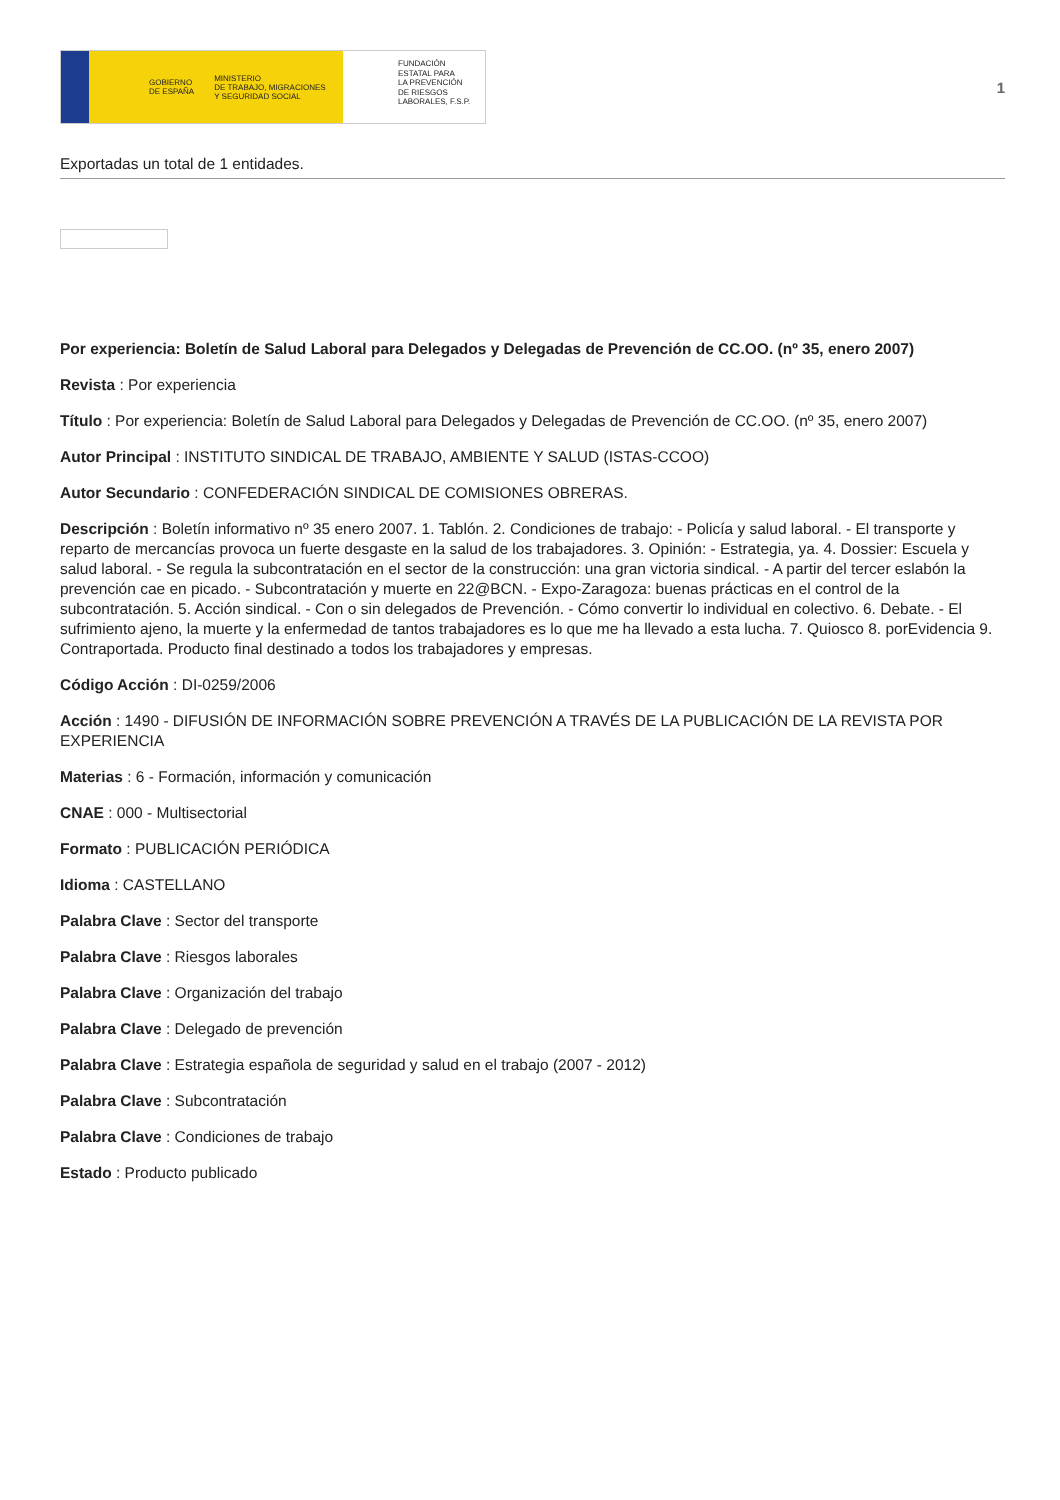GOBIERNO
DE ESPAÑA MINISTERIO
DE TRABAJO, MIGRACIONES
Y SEGURIDAD SOCIAL
FUNDACIÓN
ESTATAL PARA
LA PREVENCIÓN
DE RIESGOS
LABORALES, F.S.P.
1
Exportadas un total de 1 entidades.
Por experiencia: Boletín de Salud Laboral para Delegados y Delegadas de Prevención de CC.OO. (nº 35, enero 2007)
Revista : Por experiencia
Título : Por experiencia: Boletín de Salud Laboral para Delegados y Delegadas de Prevención de CC.OO. (nº 35, enero 2007)
Autor Principal : INSTITUTO SINDICAL DE TRABAJO, AMBIENTE Y SALUD (ISTAS-CCOO)
Autor Secundario : CONFEDERACIÓN SINDICAL DE COMISIONES OBRERAS.
Descripción : Boletín informativo nº 35 enero 2007. 1. Tablón. 2. Condiciones de trabajo: - Policía y salud laboral. - El transporte y reparto de mercancías provoca un fuerte desgaste en la salud de los trabajadores. 3. Opinión: - Estrategia, ya. 4. Dossier: Escuela y salud laboral. - Se regula la subcontratación en el sector de la construcción: una gran victoria sindical. - A partir del tercer eslabón la prevención cae en picado. - Subcontratación y muerte en 22@BCN. - Expo-Zaragoza: buenas prácticas en el control de la subcontratación. 5. Acción sindical. - Con o sin delegados de Prevención. - Cómo convertir lo individual en colectivo. 6. Debate. - El sufrimiento ajeno, la muerte y la enfermedad de tantos trabajadores es lo que me ha llevado a esta lucha. 7. Quiosco 8. porEvidencia 9. Contraportada. Producto final destinado a todos los trabajadores y empresas.
Código Acción : DI-0259/2006
Acción : 1490 - DIFUSIÓN DE INFORMACIÓN SOBRE PREVENCIÓN A TRAVÉS DE LA PUBLICACIÓN DE LA REVISTA POR EXPERIENCIA
Materias : 6 - Formación, información y comunicación
CNAE : 000 - Multisectorial
Formato : PUBLICACIÓN PERIÓDICA
Idioma : CASTELLANO
Palabra Clave : Sector del transporte
Palabra Clave : Riesgos laborales
Palabra Clave : Organización del trabajo
Palabra Clave : Delegado de prevención
Palabra Clave : Estrategia española de seguridad y salud en el trabajo (2007 - 2012)
Palabra Clave : Subcontratación
Palabra Clave : Condiciones de trabajo
Estado : Producto publicado